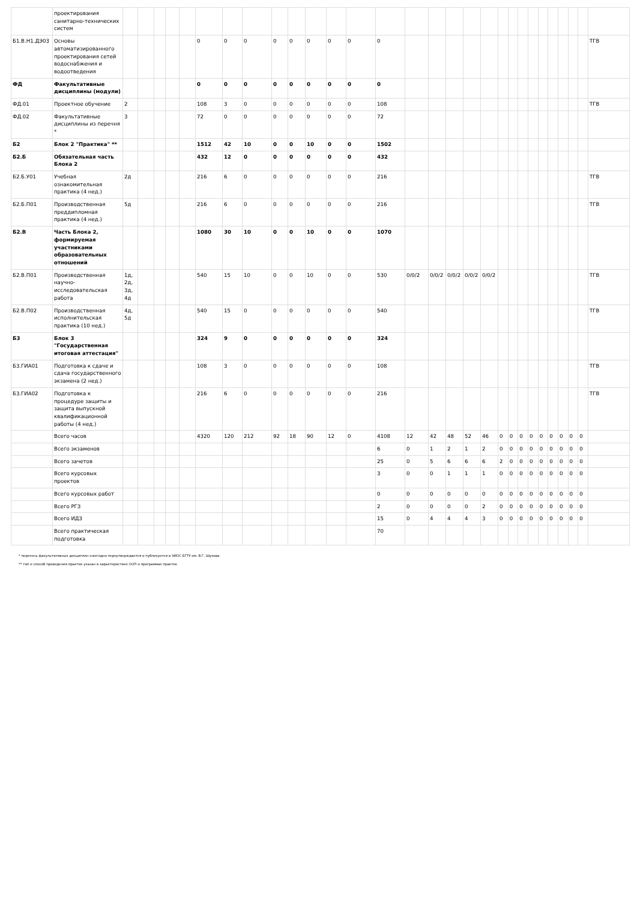| | проектирования санитарно-технических систем | | | | | | | | | | | | | | | | | | | | | | | | | | | | | |
| Б1.В.Н1.ДЭ03 | Основы автоматизированного проектирования сетей водоснабжения и водоотведения | | | | | | 0 | 0 | 0 | 0 | 0 | 0 | 0 | 0 | 0 | | | | | | | | | | | | | | | ТГВ |
| ФД | Факультативные дисциплины (модули) | | | | | | 0 | 0 | 0 | 0 | 0 | 0 | 0 | 0 | 0 | | | | | | | | | | | | | | | |
| ФД.01 | Проектное обучение | 2 | | | | | 108 | 3 | 0 | 0 | 0 | 0 | 0 | 0 | 108 | | | | | | | | | | | | | | | ТГВ |
| ФД.02 | Факультативные дисциплины из перечня * | 3 | | | | | 72 | 0 | 0 | 0 | 0 | 0 | 0 | 0 | 72 | | | | | | | | | | | | | | | |
| Б2 | Блок 2 "Практика" ** | | | | | | 1512 | 42 | 10 | 0 | 0 | 10 | 0 | 0 | 1502 | | | | | | | | | | | | | | | |
| Б2.Б | Обязательная часть Блока 2 | | | | | | 432 | 12 | 0 | 0 | 0 | 0 | 0 | 0 | 432 | | | | | | | | | | | | | | | |
| Б2.Б.У01 | Учебная ознакомительная практика (4 нед.) | 2д | | | | | 216 | 6 | 0 | 0 | 0 | 0 | 0 | 0 | 216 | | | | | | | | | | | | | | | ТГВ |
| Б2.Б.П01 | Производственная преддипломная практика (4 нед.) | 5д | | | | | 216 | 6 | 0 | 0 | 0 | 0 | 0 | 0 | 216 | | | | | | | | | | | | | | | ТГВ |
| Б2.В | Часть Блока 2, формируемая участниками образовательных отношений | | | | | | 1080 | 30 | 10 | 0 | 0 | 10 | 0 | 0 | 1070 | | | | | | | | | | | | | | | |
| Б2.В.П01 | Производственная научно-исследовательская работа | 1д, 2д, 3д, 4д | | | | | 540 | 15 | 10 | 0 | 0 | 10 | 0 | 0 | 530 | 0/0/2 | 0/0/2 | 0/0/2 | 0/0/2 | 0/0/2 | | | | | | | | | | ТГВ |
| Б2.В.П02 | Производственная исполнительская практика (10 нед.) | 4д, 5д | | | | | 540 | 15 | 0 | 0 | 0 | 0 | 0 | 0 | 540 | | | | | | | | | | | | | | | ТГВ |
| Б3 | Блок 3 "Государственная итоговая аттестация" | | | | | | 324 | 9 | 0 | 0 | 0 | 0 | 0 | 0 | 324 | | | | | | | | | | | | | | | |
| Б3.ГИА01 | Подготовка к сдаче и сдача государственного экзамена (2 нед.) | | | | | | 108 | 3 | 0 | 0 | 0 | 0 | 0 | 0 | 108 | | | | | | | | | | | | | | | ТГВ |
| Б3.ГИА02 | Подготовка к процедуре защиты и защита выпускной квалификационной работы (4 нед.) | | | | | | 216 | 6 | 0 | 0 | 0 | 0 | 0 | 0 | 216 | | | | | | | | | | | | | | | ТГВ |
| | Всего часов | | | | | | 4320 | 120 | 212 | 92 | 18 | 90 | 12 | 0 | 4108 | 12 | 42 | 48 | 52 | 46 | 0 | 0 | 0 | 0 | 0 | 0 | 0 | 0 | 0 | |
| | Всего экзаменов | | | | | | | | | | | | | | 6 | 0 | 1 | 2 | 1 | 2 | 0 | 0 | 0 | 0 | 0 | 0 | 0 | 0 | 0 | |
| | Всего зачетов | | | | | | | | | | | | | | 25 | 0 | 5 | 6 | 6 | 6 | 2 | 0 | 0 | 0 | 0 | 0 | 0 | 0 | 0 | |
| | Всего курсовых проектов | | | | | | | | | | | | | | 3 | 0 | 0 | 1 | 1 | 1 | 0 | 0 | 0 | 0 | 0 | 0 | 0 | 0 | 0 | |
| | Всего курсовых работ | | | | | | | | | | | | | | 0 | 0 | 0 | 0 | 0 | 0 | 0 | 0 | 0 | 0 | 0 | 0 | 0 | 0 | 0 | |
| | Всего РГЗ | | | | | | | | | | | | | | 2 | 0 | 0 | 0 | 0 | 2 | 0 | 0 | 0 | 0 | 0 | 0 | 0 | 0 | 0 | |
| | Всего ИДЗ | | | | | | | | | | | | | | 15 | 0 | 4 | 4 | 4 | 3 | 0 | 0 | 0 | 0 | 0 | 0 | 0 | 0 | 0 | |
| | Всего практическая подготовка | | | | | | | | | | | | | | 70 | | | | | | | | | | | | | | | |
* перечень факультативных дисциплин ежегодно переутверждается и публикуется в ЭИОС БГТУ им. В.Г. Шухова
** тип и способ проведения практик указан в характеристике ООП и программах практик